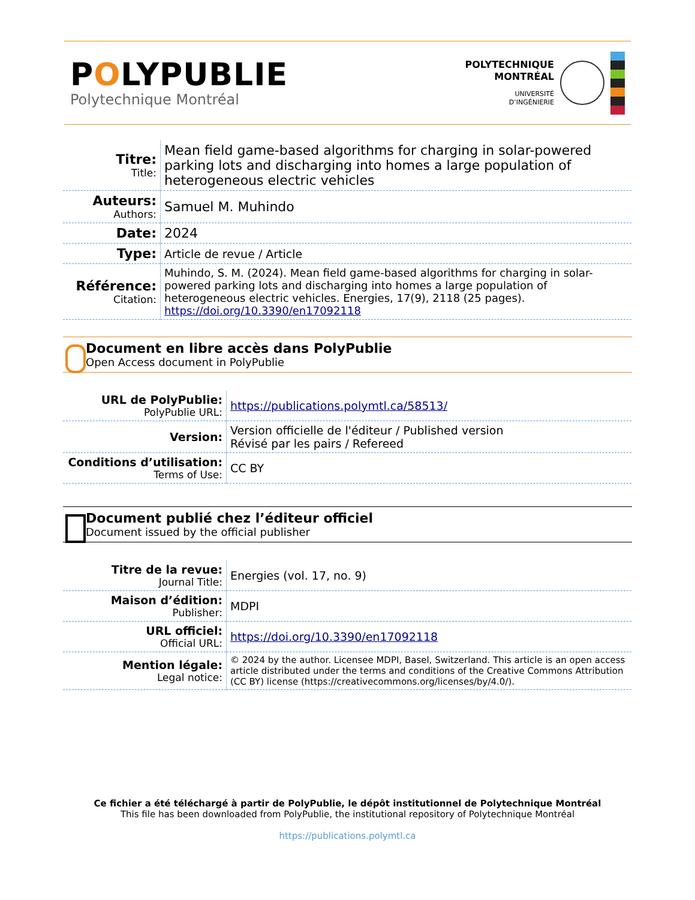POLYPUBLIE
Polytechnique Montréal
POLYTECHNIQUE
MONTRÉAL
UNIVERSITÉ
D’INGÉNIERIE
| Titre: Title: | Mean field game-based algorithms for charging in solar-powered parking lots and discharging into homes a large population of heterogeneous electric vehicles |
| Auteurs: Authors: | Samuel M. Muhindo |
| Date: | 2024 |
| Type: | Article de revue / Article |
| Référence: Citation: | Muhindo, S. M. (2024). Mean field game-based algorithms for charging in solar-powered parking lots and discharging into homes a large population of heterogeneous electric vehicles. Energies, 17(9), 2118 (25 pages). https://doi.org/10.3390/en17092118 |
Document en libre accès dans PolyPublie
Open Access document in PolyPublie
| URL de PolyPublie: PolyPublie URL: | https://publications.polymtl.ca/58513/ |
| Version: | Version officielle de l'éditeur / Published version Révisé par les pairs / Refereed |
| Conditions d’utilisation: Terms of Use: | CC BY |
Document publié chez l’éditeur officiel
Document issued by the official publisher
| Titre de la revue: Journal Title: | Energies (vol. 17, no. 9) |
| Maison d’édition: Publisher: | MDPI |
| URL officiel: Official URL: | https://doi.org/10.3390/en17092118 |
| Mention légale: Legal notice: | © 2024 by the author. Licensee MDPI, Basel, Switzerland. This article is an open access article distributed under the terms and conditions of the Creative Commons Attribution (CC BY) license (https://creativecommons.org/licenses/by/4.0/). |
Ce fichier a été téléchargé à partir de PolyPublie, le dépôt institutionnel de Polytechnique Montréal
This file has been downloaded from PolyPublie, the institutional repository of Polytechnique Montréal
https://publications.polymtl.ca